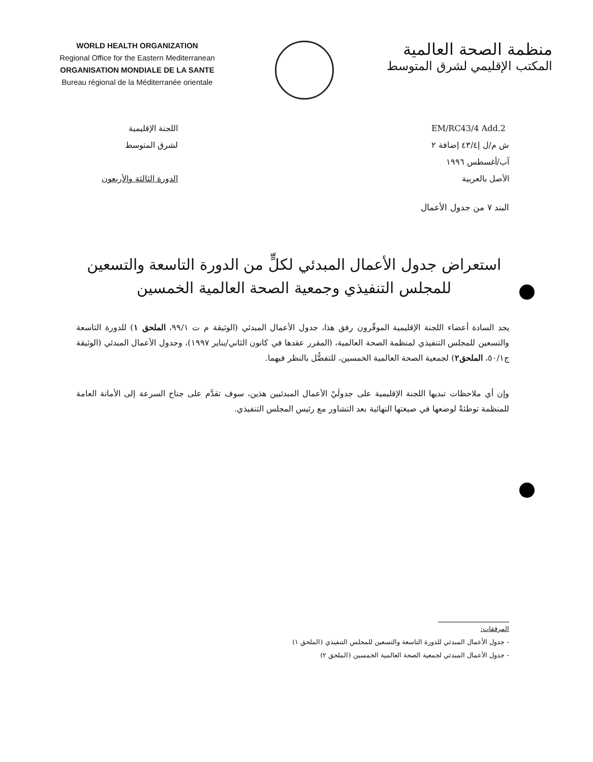WORLD HEALTH ORGANIZATION
Regional Office for the Eastern Mediterranean
ORGANISATION MONDIALE DE LA SANTE
Bureau régional de la Méditerranée orientale
منظمة الصحة العالمية
المكتب الإقليمي لشرق المتوسط
اللجنة الإقليمية
لشرق المتوسط
الدورة الثالثة والأربعون
EM/RC43/4 Add.2
ش م/ل إ٤٣/٤ إضافة ٢
آب/أغسطس ١٩٩٦
الأصل بالعربية
البند ٧ من جدول الأعمال
استعراض جدول الأعمال المبدئي لكلٍّ من الدورة التاسعة والتسعين للمجلس التنفيذي وجمعية الصحة العالمية الخمسين
يجد السادة أعضاء اللجنة الإقليمية الموقّرون رفق هذا، جدول الأعمال المبدئي (الوثيقة م ت ٩٩/١، الملحق ١) للدورة التاسعة والتسعين للمجلس التنفيذي لمنظمة الصحة العالمية، (المقرر عقدها في كانون الثاني/يناير ١٩٩٧)، وجدول الأعمال المبدئي (الوثيقة ج٥٠/١، الملحق٢) لجمعية الصحة العالمية الخمسين، للتفضُّل بالنظر فيهما.
وإن أي ملاحظات تبديها اللجنة الإقليمية على جدولَيْ الأعمال المبدئيين هذين، سوف تقدَّم على جناح السرعة إلى الأمانة العامة للمنظمة توطئةً لوضعها في صيغتها النهائية بعد التشاور مع رئيس المجلس التنفيذي.
المرفقات:
- جدول الأعمال المبدئي للدورة التاسعة والتسعين للمجلس التنفيذي (الملحق ١)
- جدول الأعمال المبدئي لجمعية الصحة العالمية الخمسين (الملحق ٢)